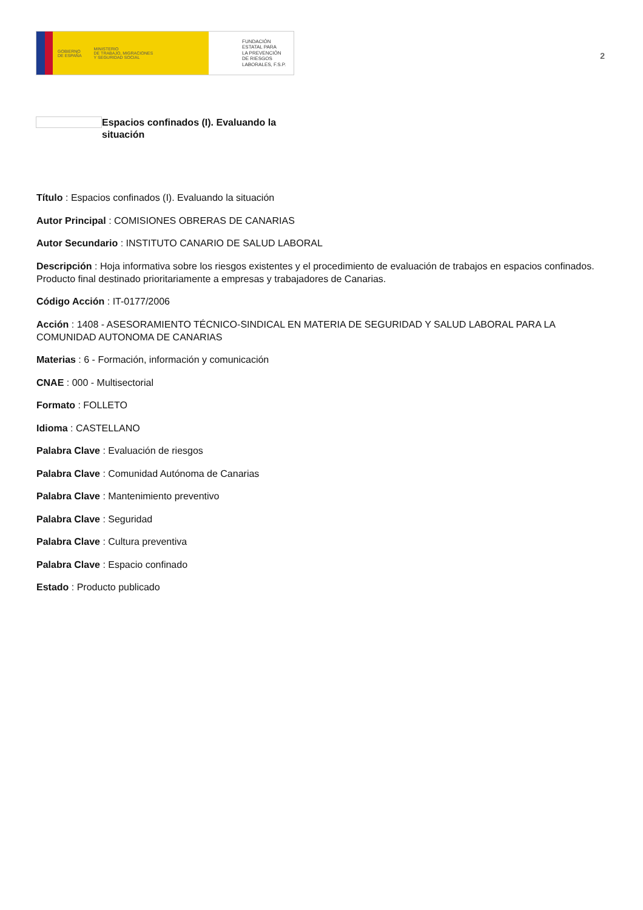GOBIERNO
DE ESPAÑA MINISTERIO
DE TRABAJO, MIGRACIONES
Y SEGURIDAD SOCIAL
FUNDACIÓN
ESTATAL PARA
LA PREVENCIÓN
DE RIESGOS
LABORALES, F.S.P.
2
Espacios confinados (I). Evaluando la situación
Título : Espacios confinados (I). Evaluando la situación
Autor Principal : COMISIONES OBRERAS DE CANARIAS
Autor Secundario : INSTITUTO CANARIO DE SALUD LABORAL
Descripción : Hoja informativa sobre los riesgos existentes y el procedimiento de evaluación de trabajos en espacios confinados. Producto final destinado prioritariamente a empresas y trabajadores de Canarias.
Código Acción : IT-0177/2006
Acción : 1408 - ASESORAMIENTO TÉCNICO-SINDICAL EN MATERIA DE SEGURIDAD Y SALUD LABORAL PARA LA COMUNIDAD AUTONOMA DE CANARIAS
Materias : 6 - Formación, información y comunicación
CNAE : 000 - Multisectorial
Formato : FOLLETO
Idioma : CASTELLANO
Palabra Clave : Evaluación de riesgos
Palabra Clave : Comunidad Autónoma de Canarias
Palabra Clave : Mantenimiento preventivo
Palabra Clave : Seguridad
Palabra Clave : Cultura preventiva
Palabra Clave : Espacio confinado
Estado : Producto publicado